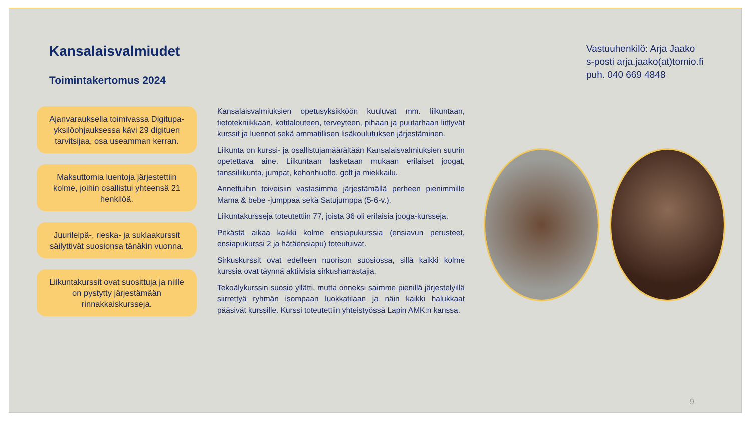Kansalaisvalmiudet
Toimintakertomus 2024
Ajanvarauksella toimivassa Digitupa-yksilöohjauksessa kävi 29 digituen tarvitsijaa, osa useamman kerran.
Maksuttomia luentoja järjestettiin kolme, joihin osallistui yhteensä 21 henkilöä.
Juurileipä-, rieska- ja suklaakurssit säilyttivät suosionsa tänäkin vuonna.
Liikuntakurssit ovat suosittuja ja niille on pystytty järjestämään rinnakkaiskursseja.
Kansalaisvalmiuksien opetusyksikköön kuuluvat mm. liikuntaan, tietotekniikkaan, kotitalouteen, terveyteen, pihaan ja puutarhaan liittyvät kurssit ja luennot sekä ammatillisen lisäkoulutuksen järjestäminen.
Liikunta on kurssi- ja osallistujamäärältään Kansalaisvalmiuksien suurin opetettava aine. Liikuntaan lasketaan mukaan erilaiset joogat, tanssiliikunta, jumpat, kehonhuolto, golf ja miekkailu.
Annettuihin toiveisiin vastasimme järjestämällä perheen pienimmille Mama & bebe -jumppaa sekä Satujumppa (5-6-v.).
Liikuntakursseja toteutettiin 77, joista 36 oli erilaisia jooga-kursseja.
Pitkästä aikaa kaikki kolme ensiapukurssia (ensiavun perusteet, ensiapukurssi 2 ja hätäensiapu) toteutuivat.
Sirkuskurssit ovat edelleen nuorison suosiossa, sillä kaikki kolme kurssia ovat täynnä aktiivisia sirkusharrastajia.
Tekoälykurssin suosio yllätti, mutta onneksi saimme pienillä järjestelyillä siirrettyä ryhmän isompaan luokkatilaan ja näin kaikki halukkaat pääsivät kurssille. Kurssi toteutettiin yhteistyössä Lapin AMK:n kanssa.
Vastuuhenkilö: Arja Jaako
s-posti arja.jaako(at)tornio.fi
puh. 040 669 4848
9